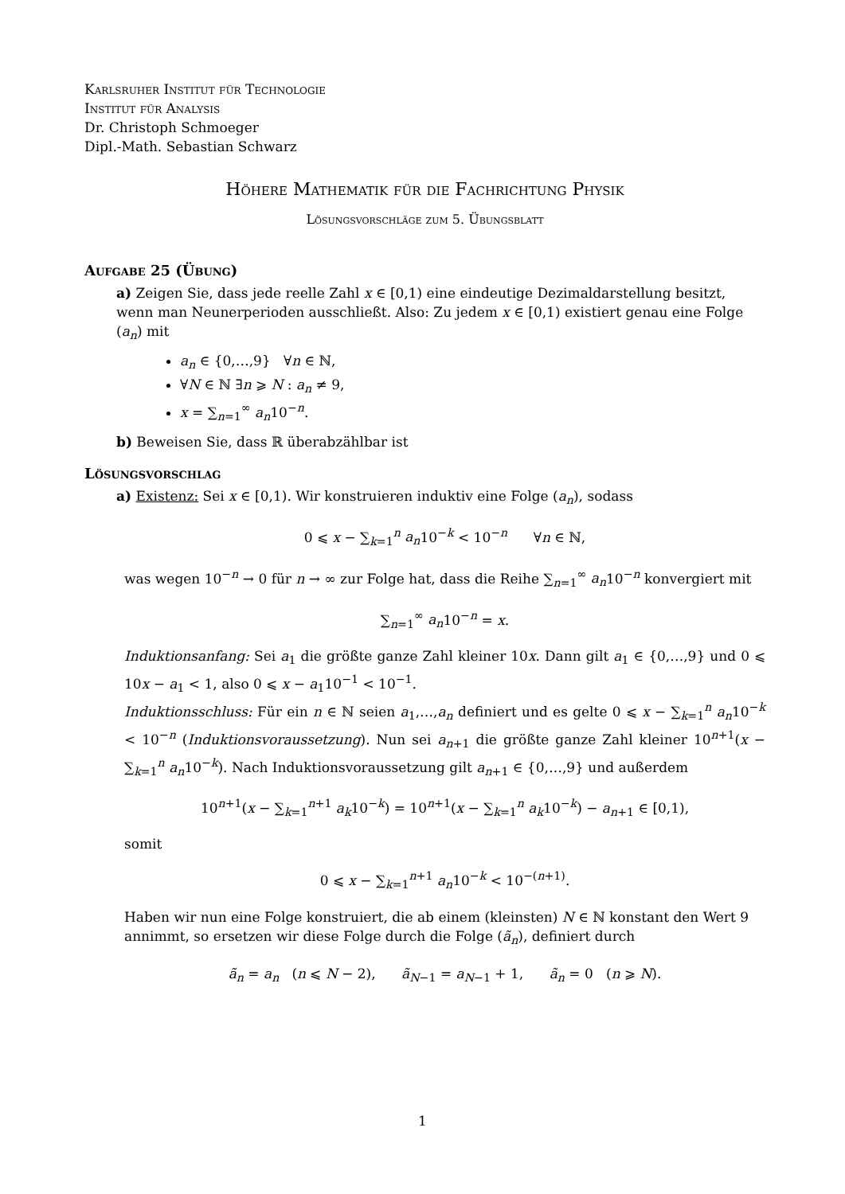Karlsruher Institut für Technologie
Institut für Analysis
Dr. Christoph Schmoeger
Dipl.-Math. Sebastian Schwarz
Höhere Mathematik für die Fachrichtung Physik
Lösungsvorschläge zum 5. Übungsblatt
Aufgabe 25 (Übung)
a) Zeigen Sie, dass jede reelle Zahl x ∈ [0,1) eine eindeutige Dezimaldarstellung besitzt, wenn man Neunerperioden ausschließt. Also: Zu jedem x ∈ [0,1) existiert genau eine Folge (a<sub>n</sub>) mit
a<sub>n</sub> ∈ {0,…,9} ∀n ∈ ℕ,
∀N ∈ ℕ ∃n ⩾ N : a<sub>n</sub> ≠ 9,
x = ∑<sub>n=1</sub><sup>∞</sup> a<sub>n</sub>10<sup>−n</sup>.
b) Beweisen Sie, dass ℝ überabzählbar ist
Lösungsvorschlag
a) Existenz: Sei x ∈ [0,1). Wir konstruieren induktiv eine Folge (a<sub>n</sub>), sodass
0 ⩽ x − ∑<sub>k=1</sub><sup>n</sup> a<sub>n</sub>10<sup>−k</sup> < 10<sup>−n</sup> ∀n ∈ ℕ,
was wegen 10<sup>−n</sup> → 0 für n → ∞ zur Folge hat, dass die Reihe ∑<sub>n=1</sub><sup>∞</sup> a<sub>n</sub>10<sup>−n</sup> konvergiert mit
∑<sub>n=1</sub><sup>∞</sup> a<sub>n</sub>10<sup>−n</sup> = x.
Induktionsanfang: Sei a<sub>1</sub> die größte ganze Zahl kleiner 10x. Dann gilt a<sub>1</sub> ∈ {0,…,9} und 0 ⩽ 10x − a<sub>1</sub> < 1, also 0 ⩽ x − a<sub>1</sub>10<sup>−1</sup> < 10<sup>−1</sup>.
Induktionsschluss: Für ein n ∈ ℕ seien a<sub>1</sub>,…,a<sub>n</sub> definiert und es gelte 0 ⩽ x − ∑<sub>k=1</sub><sup>n</sup> a<sub>n</sub>10<sup>−k</sup> < 10<sup>−n</sup> (Induktionsvoraussetzung). Nun sei a<sub>n+1</sub> die größte ganze Zahl kleiner 10<sup>n+1</sup>(x − ∑<sub>k=1</sub><sup>n</sup> a<sub>n</sub>10<sup>−k</sup>). Nach Induktionsvoraussetzung gilt a<sub>n+1</sub> ∈ {0,…,9} und außerdem
10<sup>n+1</sup>(x − ∑<sub>k=1</sub><sup>n+1</sup> a<sub>k</sub>10<sup>−k</sup>) = 10<sup>n+1</sup>(x − ∑<sub>k=1</sub><sup>n</sup> a<sub>k</sub>10<sup>−k</sup>) − a<sub>n+1</sub> ∈ [0,1),
somit
0 ⩽ x − ∑<sub>k=1</sub><sup>n+1</sup> a<sub>n</sub>10<sup>−k</sup> < 10<sup>−(n+1)</sup>.
Haben wir nun eine Folge konstruiert, die ab einem (kleinsten) N ∈ ℕ konstant den Wert 9 annimmt, so ersetzen wir diese Folge durch die Folge (ã<sub>n</sub>), definiert durch
ã<sub>n</sub> = a<sub>n</sub> (n ⩽ N − 2), ã<sub>N−1</sub> = a<sub>N−1</sub> + 1, ã<sub>n</sub> = 0 (n ⩾ N).
1